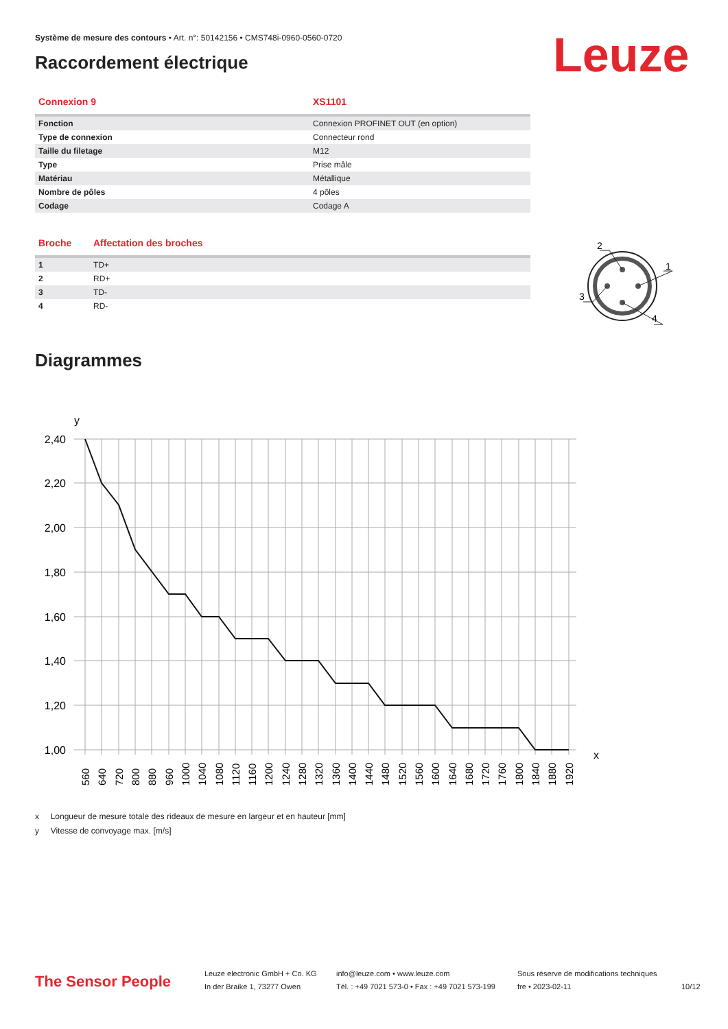Système de mesure des contours • Art. n°: 50142156 • CMS748i-0960-0560-0720
Raccordement électrique Leuze
| Connexion 9 | XS1101 |
| --- | --- |
| Fonction | Connexion PROFINET OUT (en option) |
| Type de connexion | Connecteur rond |
| Taille du filetage | M12 |
| Type | Prise mâle |
| Matériau | Métallique |
| Nombre de pôles | 4 pôles |
| Codage | Codage A |
| Broche | Affectation des broches |
| --- | --- |
| 1 | TD+ |
| 2 | RD+ |
| 3 | TD- |
| 4 | RD- |
2
1
3
4
Diagrammes
y
2,40
2,20
2,00
1,80
1,60
1,40
1,20
1,00
x
560
640
720
800
880
960
1000
1040
1080
1120
1160
1200
1240
1280
1320
1360
1400
1440
1480
1520
1560
1600
1640
1680
1720
1760
1800
1840
1880
1920
x Longueur de mesure totale des rideaux de mesure en largeur et en hauteur [mm]
y Vitesse de convoyage max. [m/s]
The Sensor People
Leuze electronic GmbH + Co. KG
In der Braike 1, 73277 Owen
info@leuze.com • www.leuze.com
Tél. : +49 7021 573-0 • Fax : +49 7021 573-199
Sous réserve de modifications techniques
fre • 2023-02-11
10/12